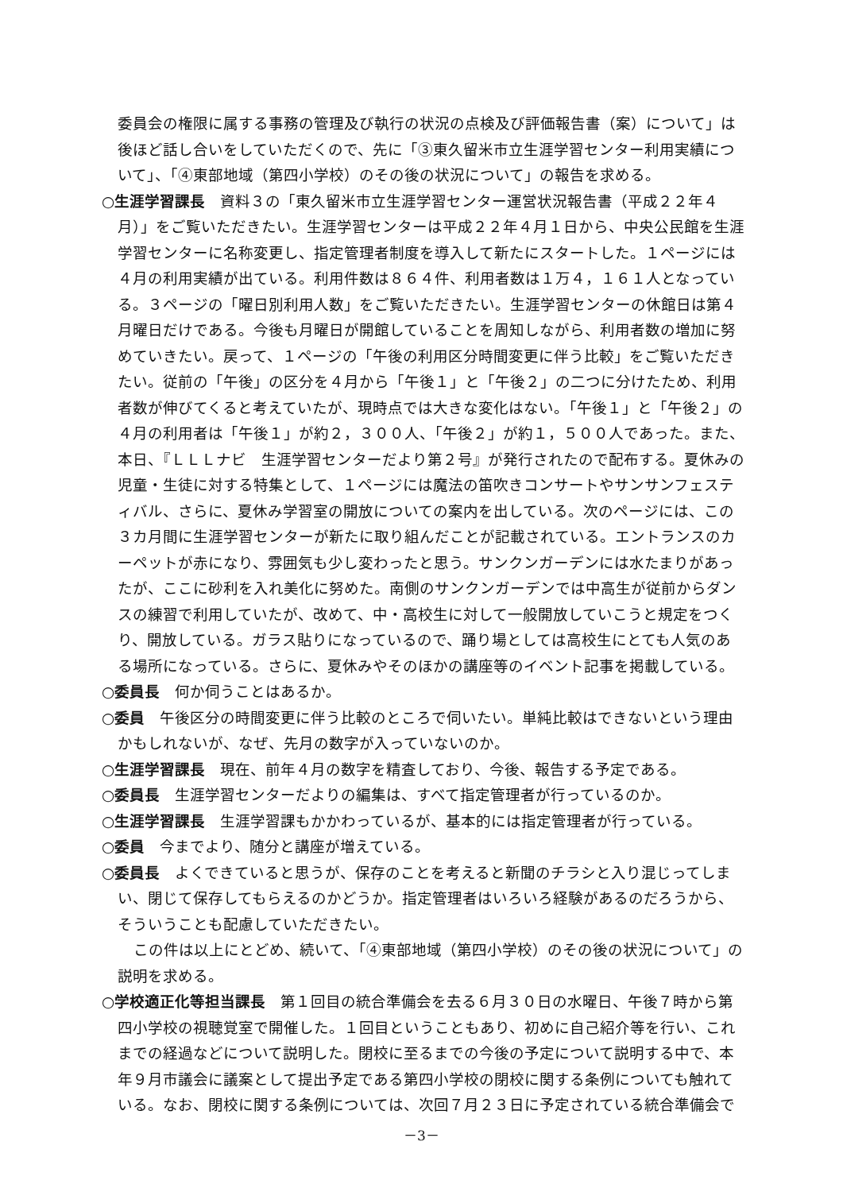委員会の権限に属する事務の管理及び執行の状況の点検及び評価報告書（案）について」は後ほど話し合いをしていただくので、先に「③東久留米市立生涯学習センター利用実績について」、「④東部地域（第四小学校）のその後の状況について」の報告を求める。
○生涯学習課長　資料３の「東久留米市立生涯学習センター運営状況報告書（平成２２年４月）」をご覧いただきたい。生涯学習センターは平成２２年４月１日から、中央公民館を生涯学習センターに名称変更し、指定管理者制度を導入して新たにスタートした。１ページには４月の利用実績が出ている。利用件数は８６４件、利用者数は１万４，１６１人となっている。３ページの「曜日別利用人数」をご覧いただきたい。生涯学習センターの休館日は第４月曜日だけである。今後も月曜日が開館していることを周知しながら、利用者数の増加に努めていきたい。戻って、１ページの「午後の利用区分時間変更に伴う比較」をご覧いただきたい。従前の「午後」の区分を４月から「午後１」と「午後２」の二つに分けたため、利用者数が伸びてくると考えていたが、現時点では大きな変化はない。「午後１」と「午後２」の４月の利用者は「午後１」が約２，３００人、「午後２」が約１，５００人であった。また、本日、『ＬＬＬナビ　生涯学習センターだより第２号』が発行されたので配布する。夏休みの児童・生徒に対する特集として、１ページには魔法の笛吹きコンサートやサンサンフェスティバル、さらに、夏休み学習室の開放についての案内を出している。次のページには、この３カ月間に生涯学習センターが新たに取り組んだことが記載されている。エントランスのカーペットが赤になり、雰囲気も少し変わったと思う。サンクンガーデンには水たまりがあったが、ここに砂利を入れ美化に努めた。南側のサンクンガーデンでは中高生が従前からダンスの練習で利用していたが、改めて、中・高校生に対して一般開放していこうと規定をつくり、開放している。ガラス貼りになっているので、踊り場としては高校生にとても人気のある場所になっている。さらに、夏休みやそのほかの講座等のイベント記事を掲載している。
○委員長　何か伺うことはあるか。
○委員　午後区分の時間変更に伴う比較のところで伺いたい。単純比較はできないという理由かもしれないが、なぜ、先月の数字が入っていないのか。
○生涯学習課長　現在、前年４月の数字を精査しており、今後、報告する予定である。
○委員長　生涯学習センターだよりの編集は、すべて指定管理者が行っているのか。
○生涯学習課長　生涯学習課もかかわっているが、基本的には指定管理者が行っている。
○委員　今までより、随分と講座が増えている。
○委員長　よくできていると思うが、保存のことを考えると新聞のチラシと入り混じってしまい、閉じて保存してもらえるのかどうか。指定管理者はいろいろ経験があるのだろうから、そういうことも配慮していただきたい。
この件は以上にとどめ、続いて、「④東部地域（第四小学校）のその後の状況について」の説明を求める。
○学校適正化等担当課長　第１回目の統合準備会を去る６月３０日の水曜日、午後７時から第四小学校の視聴覚室で開催した。１回目ということもあり、初めに自己紹介等を行い、これまでの経過などについて説明した。閉校に至るまでの今後の予定について説明する中で、本年９月市議会に議案として提出予定である第四小学校の閉校に関する条例についても触れている。なお、閉校に関する条例については、次回７月２３日に予定されている統合準備会で
－3－